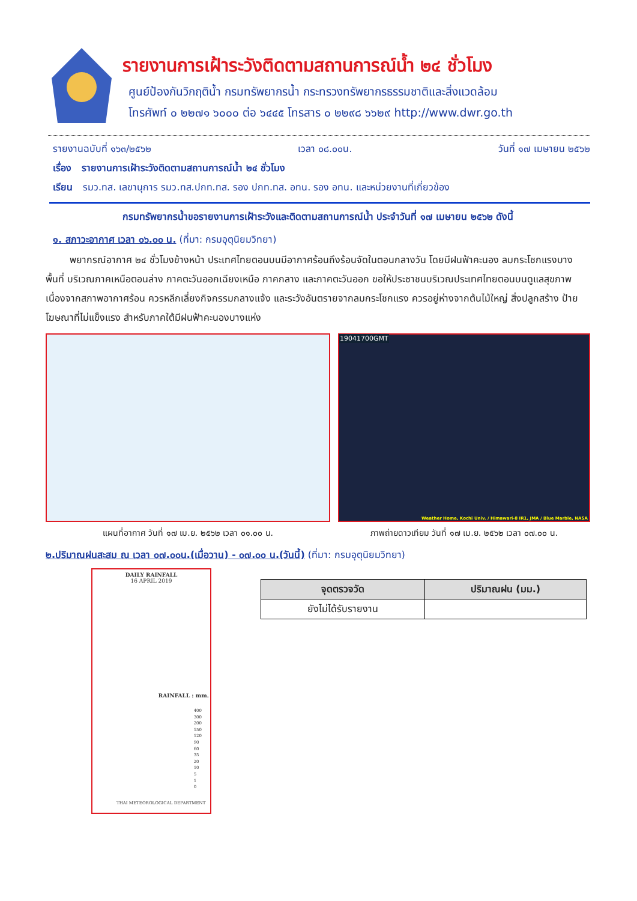รายงานการเฝ้าระวังติดตามสถานการณ์น้ำ ๒๔ ชั่วโมง
ศูนย์ป้องกันวิกฤติน้ำ กรมทรัพยากรน้ำ กระทรวงทรัพยากรธรรมชาติและสิ่งแวดล้อม
โทรศัพท์ ๐ ๒๒๗๑ ๖๐๐๐ ต่อ ๖๔๔๕ โทรสาร ๐ ๒๒๙๘ ๖๖๒๙ http://www.dwr.go.th
รายงานฉบับที่ ๑๖๓/๒๕๖๒ เวลา ๐๘.๐๐น. วันที่ ๑๗ เมษายน ๒๕๖๒
เรื่อง รายงานการเฝ้าระวังติดตามสถานการณ์น้ำ ๒๔ ชั่วโมง
เรียน รมว.ทส. เลขานุการ รมว.ทส.ปกท.ทส. รอง ปกท.ทส. อทน. รอง อทน. และหน่วยงานที่เกี่ยวข้อง
กรมทรัพยากรน้ำขอรายงานการเฝ้าระวังและติดตามสถานการณ์น้ำ ประจำวันที่ ๑๗ เมษายน ๒๕๖๒ ดังนี้
๑. สภาวะอากาศ เวลา ๐๖.๐๐ น. (ที่มา: กรมอุตุนิยมวิทยา)
พยากรณ์อากาศ ๒๔ ชั่วโมงข้างหน้า ประเทศไทยตอนบนมีอากาศร้อนถึงร้อนจัดในตอนกลางวัน โดยมีฝนฟ้าคะนอง ลมกระโชกแรงบางพื้นที่ บริเวณภาคเหนือตอนล่าง ภาคตะวันออกเฉียงเหนือ ภาคกลาง และภาคตะวันออก ขอให้ประชาชนบริเวณประเทศไทยตอนบนดูแลสุขภาพเนื่องจากสภาพอากาศร้อน ควรหลีกเลี่ยงกิจกรรมกลางแจ้ง และระวังอันตรายจากลมกระโชกแรง ควรอยู่ห่างจากต้นไม้ใหญ่ สิ่งปลูกสร้าง ป้ายโฆษณาที่ไม่แข็งแรง สำหรับภาคใต้มีฝนฟ้าคะนองบางแห่ง
แผนที่อากาศ วันที่ ๑๗ เม.ย. ๒๕๖๒ เวลา ๐๑.๐๐ น.
19041700GMT
Weather Home, Kochi Univ. / Himawari-8 IR1, JMA / Blue Marble, NASA
ภาพถ่ายดาวเทียม วันที่ ๑๗ เม.ย. ๒๕๖๒ เวลา ๐๗.๐๐ น.
๒.ปริมาณฝนสะสม ณ เวลา ๐๗.๐๐น.(เมื่อวาน) - ๐๗.๐๐ น.(วันนี้) (ที่มา: กรมอุตุนิยมวิทยา)
DAILY RAINFALL
16 APRIL 2019
RAINFALL : mm.
400
300
200
150
120
90
60
35
20
10
5
1
0
THAI METEOROLOGICAL DEPARTMENT
| จุดตรวจวัด | ปริมาณฝน (มม.) |
| --- | --- |
| ยังไม่ได้รับรายงาน | |